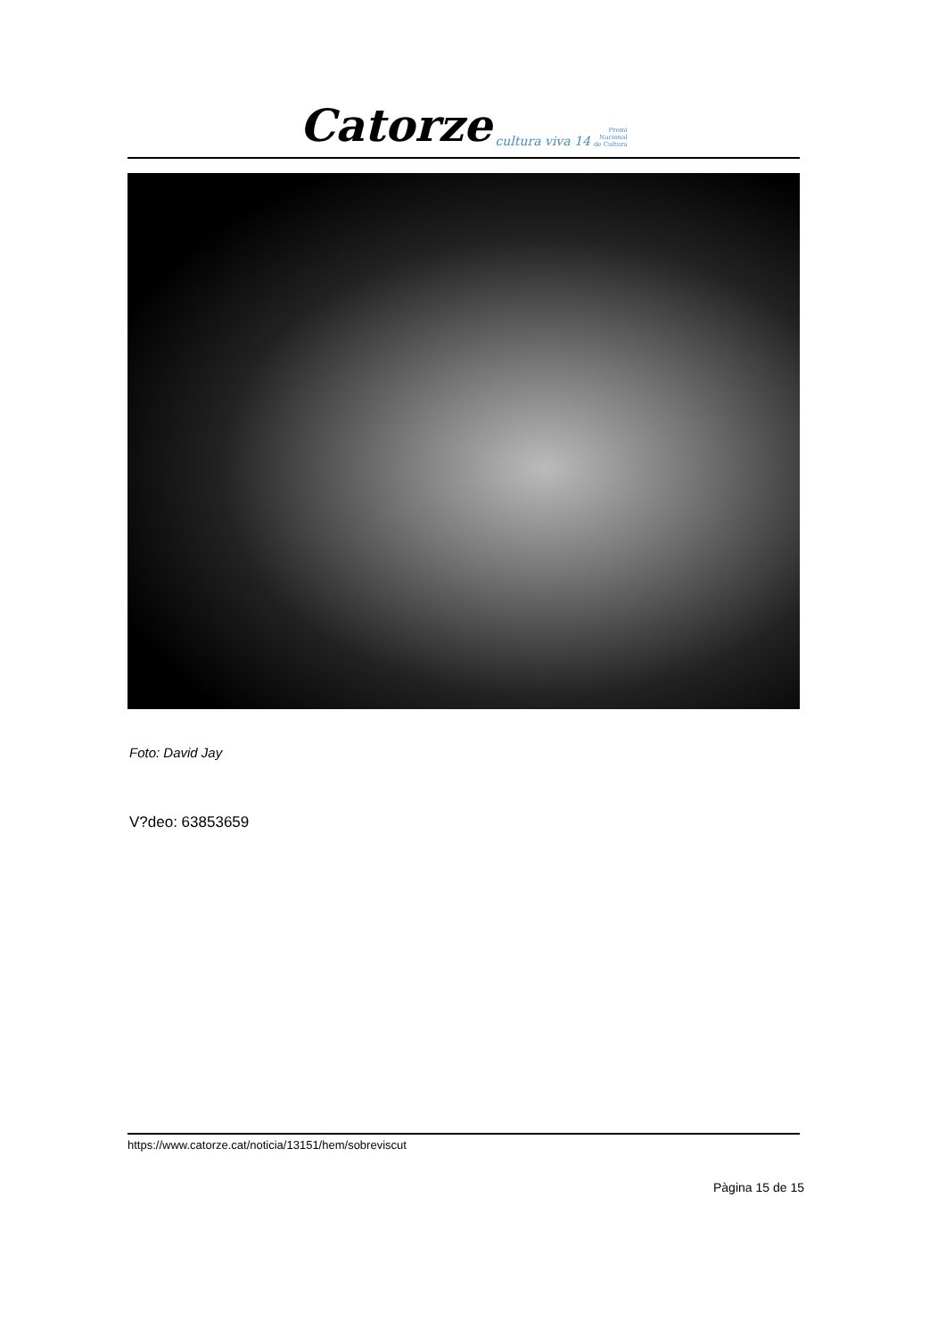Catorze cultura viva 14
Premi
Nacional
de Cultura
Foto: David Jay
V?deo: 63853659
https://www.catorze.cat/noticia/13151/hem/sobreviscut
Pàgina 15 de 15